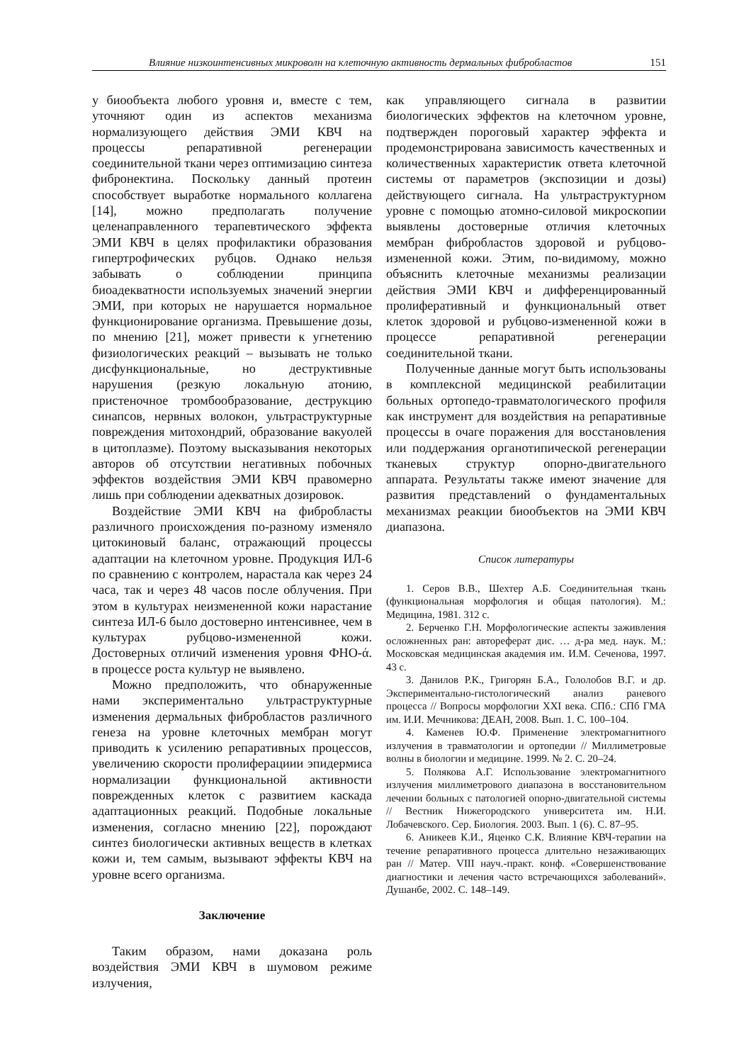Влияние низкоинтенсивных микроволн на клеточную активность дермальных фибробластов 151
у биообъекта любого уровня и, вместе с тем, уточняют один из аспектов механизма нормализующего действия ЭМИ КВЧ на процессы репаративной регенерации соединительной ткани через оптимизацию синтеза фибронектина. Поскольку данный протеин способствует выработке нормального коллагена [14], можно предполагать получение целенаправленного терапевтического эффекта ЭМИ КВЧ в целях профилактики образования гипертрофических рубцов. Однако нельзя забывать о соблюдении принципа биоадекватности используемых значений энергии ЭМИ, при которых не нарушается нормальное функционирование организма. Превышение дозы, по мнению [21], может привести к угнетению физиологических реакций – вызывать не только дисфункциональные, но деструктивные нарушения (резкую локальную атонию, пристеночное тромбообразование, деструкцию синапсов, нервных волокон, ультраструктурные повреждения митохондрий, образование вакуолей в цитоплазме). Поэтому высказывания некоторых авторов об отсутствии негативных побочных эффектов воздействия ЭМИ КВЧ правомерно лишь при соблюдении адекватных дозировок.
Воздействие ЭМИ КВЧ на фибробласты различного происхождения по-разному изменяло цитокиновый баланс, отражающий процессы адаптации на клеточном уровне. Продукция ИЛ-6 по сравнению с контролем, нарастала как через 24 часа, так и через 48 часов после облучения. При этом в культурах неизмененной кожи нарастание синтеза ИЛ-6 было достоверно интенсивнее, чем в культурах рубцово-измененной кожи. Достоверных отличий изменения уровня ФНО-ά. в процессе роста культур не выявлено.
Можно предположить, что обнаруженные нами экспериментально ультраструктурные изменения дермальных фибробластов различного генеза на уровне клеточных мембран могут приводить к усилению репаративных процессов, увеличению скорости пролиферациии эпидермиса нормализации функциональной активности поврежденных клеток с развитием каскада адаптационных реакций. Подобные локальные изменения, согласно мнению [22], порождают синтез биологически активных веществ в клетках кожи и, тем самым, вызывают эффекты КВЧ на уровне всего организма.
Заключение
Таким образом, нами доказана роль воздействия ЭМИ КВЧ в шумовом режиме излучения,
как управляющего сигнала в развитии биологических эффектов на клеточном уровне, подтвержден пороговый характер эффекта и продемонстрирована зависимость качественных и количественных характеристик ответа клеточной системы от параметров (экспозиции и дозы) действующего сигнала. На ультраструктурном уровне с помощью атомно-силовой микроскопии выявлены достоверные отличия клеточных мембран фибробластов здоровой и рубцово-измененной кожи. Этим, по-видимому, можно объяснить клеточные механизмы реализации действия ЭМИ КВЧ и дифференцированный пролиферативный и функциональный ответ клеток здоровой и рубцово-измененной кожи в процессе репаративной регенерации соединительной ткани.
Полученные данные могут быть использованы в комплексной медицинской реабилитации больных ортопедо-травматологического профиля как инструмент для воздействия на репаративные процессы в очаге поражения для восстановления или поддержания органотипической регенерации тканевых структур опорно-двигательного аппарата. Результаты также имеют значение для развития представлений о фундаментальных механизмах реакции биообъектов на ЭМИ КВЧ диапазона.
Список литературы
1. Серов В.В., Шехтер А.Б. Соединительная ткань (функциональная морфология и общая патология). М.: Медицина, 1981. 312 с.
2. Берченко Г.Н. Морфологические аспекты заживления осложненных ран: автореферат дис. … д-ра мед. наук. М.: Московская медицинская академия им. И.М. Сеченова, 1997. 43 с.
3. Данилов Р.К., Григорян Б.А., Гололобов В.Г. и др. Экспериментально-гистологический анализ раневого процесса // Вопросы морфологии XXI века. СПб.: СПб ГМА им. И.И. Мечникова: ДЕАН, 2008. Вып. 1. С. 100–104.
4. Каменев Ю.Ф. Применение электромагнитного излучения в травматологии и ортопедии // Миллиметровые волны в биологии и медицине. 1999. № 2. С. 20–24.
5. Полякова А.Г. Использование электромагнитного излучения миллиметрового диапазона в восстановительном лечении больных с патологией опорно-двигательной системы // Вестник Нижегородского университета им. Н.И. Лобачевского. Сер. Биология. 2003. Вып. 1 (6). С. 87–95.
6. Аникеев К.И., Яценко С.К. Влияние КВЧ-терапии на течение репаративного процесса длительно незаживающих ран // Матер. VIII науч.-практ. конф. «Совершенствование диагностики и лечения часто встречающихся заболеваний». Душанбе, 2002. С. 148–149.